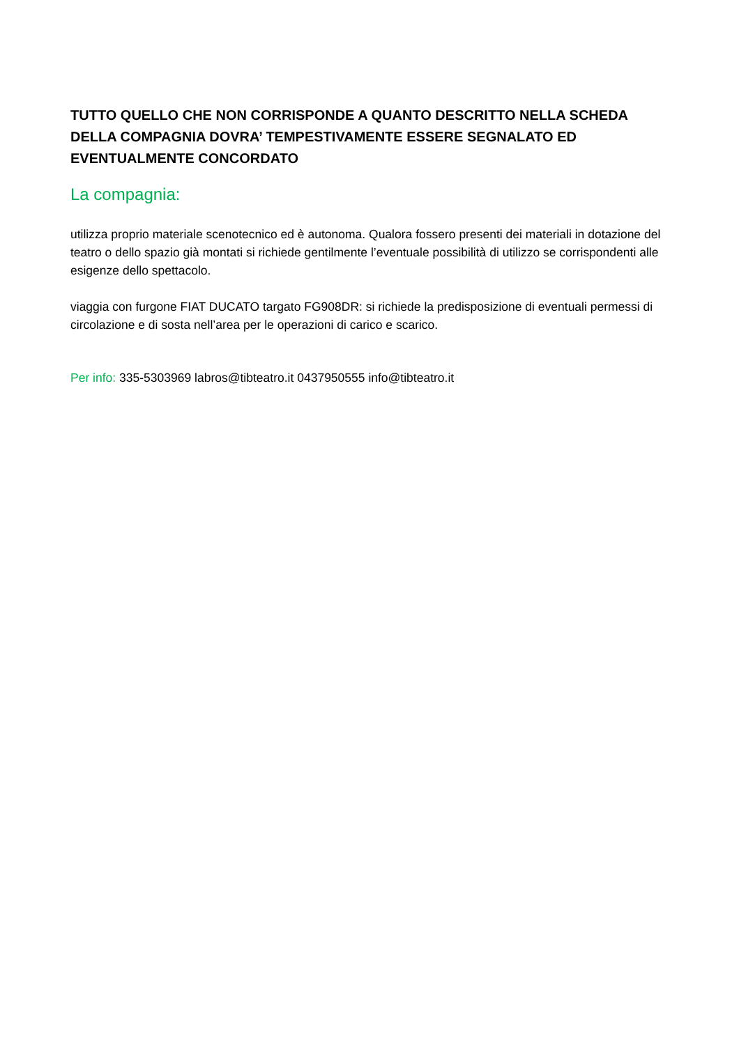TUTTO QUELLO CHE NON CORRISPONDE A QUANTO DESCRITTO NELLA SCHEDA DELLA COMPAGNIA DOVRA’ TEMPESTIVAMENTE ESSERE SEGNALATO ED EVENTUALMENTE CONCORDATO
La compagnia:
utilizza proprio materiale scenotecnico ed è autonoma. Qualora fossero presenti dei materiali in dotazione del teatro o dello spazio già montati si richiede gentilmente l’eventuale possibilità di utilizzo se corrispondenti alle esigenze dello spettacolo.
viaggia con furgone FIAT DUCATO targato FG908DR: si richiede la predisposizione di eventuali permessi di circolazione e di sosta nell’area per le operazioni di carico e scarico.
Per info: 335-5303969 labros@tibteatro.it 0437950555 info@tibteatro.it